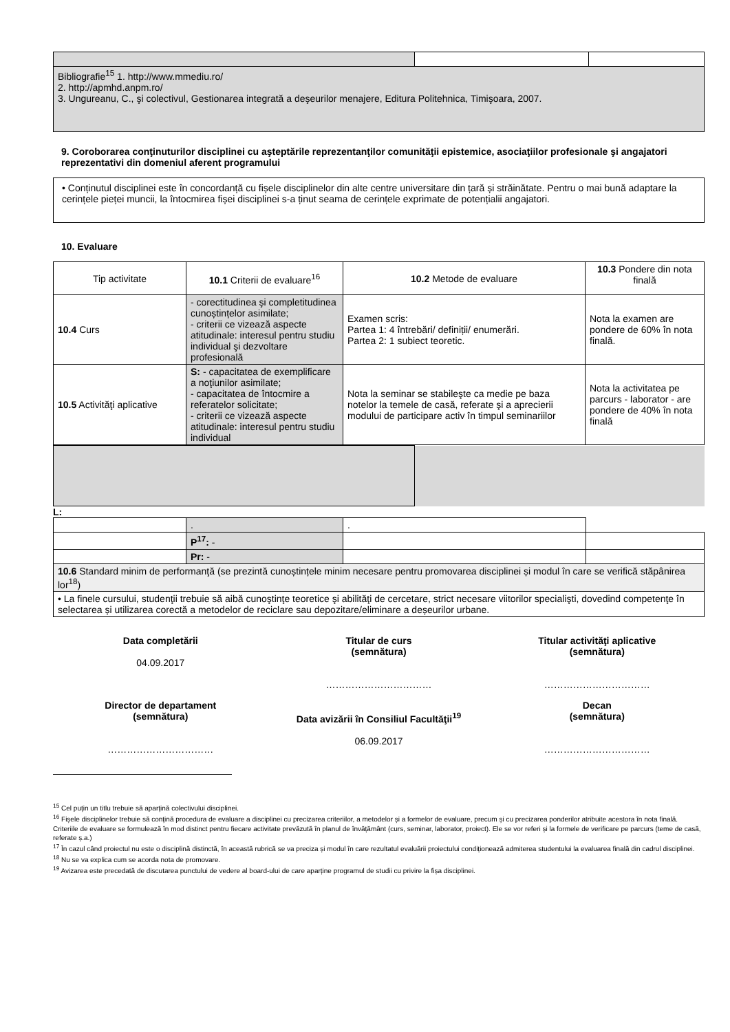| Bibliografie<sup>15</sup> 1. http://www.mmediu.ro/ 2. http://apmhd.anpm.ro/ 3. Ungureanu, C., şi colectivul, Gestionarea integrată a deşeurilor menajere, Editura Politehnica, Timişoara, 2007. | | |
9. Coroborarea conţinuturilor disciplinei cu aşteptările reprezentanţilor comunităţii epistemice, asociaţiilor profesionale şi angajatori reprezentativi din domeniul aferent programului
• Conținutul disciplinei este în concordanță cu fișele disciplinelor din alte centre universitare din țară și străinătate. Pentru o mai bună adaptare la cerințele pieței muncii, la întocmirea fișei disciplinei s-a ținut seama de cerințele exprimate de potențialii angajatori.
10. Evaluare
| Tip activitate | 10.1 Criterii de evaluare<sup>16</sup> | 10.2 Metode de evaluare | 10.3 Pondere din nota finală |
| 10.4 Curs | - corectitudinea şi completitudinea cunoștințelor asimilate; - criterii ce vizează aspecte atitudinale: interesul pentru studiu individual şi dezvoltare profesională | Examen scris: Partea 1: 4 întrebări/ definiții/ enumerări. Partea 2: 1 subiect teoretic. | Nota la examen are pondere de 60% în nota finală. |
| 10.5 Activităţi aplicative | S: - capacitatea de exemplificare a noţiunilor asimilate; - capacitatea de întocmire a referatelor solicitate; - criterii ce vizează aspecte atitudinale: interesul pentru studiu individual | Nota la seminar se stabileşte ca medie pe baza notelor la temele de casă, referate şi a aprecierii modului de participare activ în timpul seminariilor | Nota la activitatea pe parcurs - laborator - are pondere de 40% în nota finală |
L:
| | . | . | |
| | P<sup>17</sup>: - | | |
| | Pr: - | | |
| 10.6 Standard minim de performanţă (se prezintă cunoștințele minim necesare pentru promovarea disciplinei și modul în care se verifică stăpânirea lor<sup>18</sup>) | | | |
| • La finele cursului, studenţii trebuie să aibă cunoştinţe teoretice şi abilităţi de cercetare, strict necesare viitorilor specialişti, dovedind competenţe în selectarea și utilizarea corectă a metodelor de reciclare sau depozitare/eliminare a deșeurilor urbane. | | | |
Data completării
04.09.2017
Titular de curs
(semnătura)
……………………………
Titular activităţi aplicative
(semnătura)
……………………………
Director de departament
(semnătura)
……………………………
Data avizării în Consiliul Facultăţii<sup>19</sup>
06.09.2017
Decan
(semnătura)
……………………………
<sup>15</sup> Cel puțin un titlu trebuie să aparțină colectivului disciplinei.
<sup>16</sup> Fișele disciplinelor trebuie să conțină procedura de evaluare a disciplinei cu precizarea criteriilor, a metodelor și a formelor de evaluare, precum și cu precizarea ponderilor atribuite acestora în nota finală. Criteriile de evaluare se formulează în mod distinct pentru fiecare activitate prevăzută în planul de învățământ (curs, seminar, laborator, proiect). Ele se vor referi și la formele de verificare pe parcurs (teme de casă, referate ș.a.)
<sup>17</sup> În cazul când proiectul nu este o disciplină distinctă, în această rubrică se va preciza și modul în care rezultatul evaluării proiectului condiționează admiterea studentului la evaluarea finală din cadrul disciplinei.
<sup>18</sup> Nu se va explica cum se acorda nota de promovare.
<sup>19</sup> Avizarea este precedată de discutarea punctului de vedere al board-ului de care aparține programul de studii cu privire la fișa disciplinei.